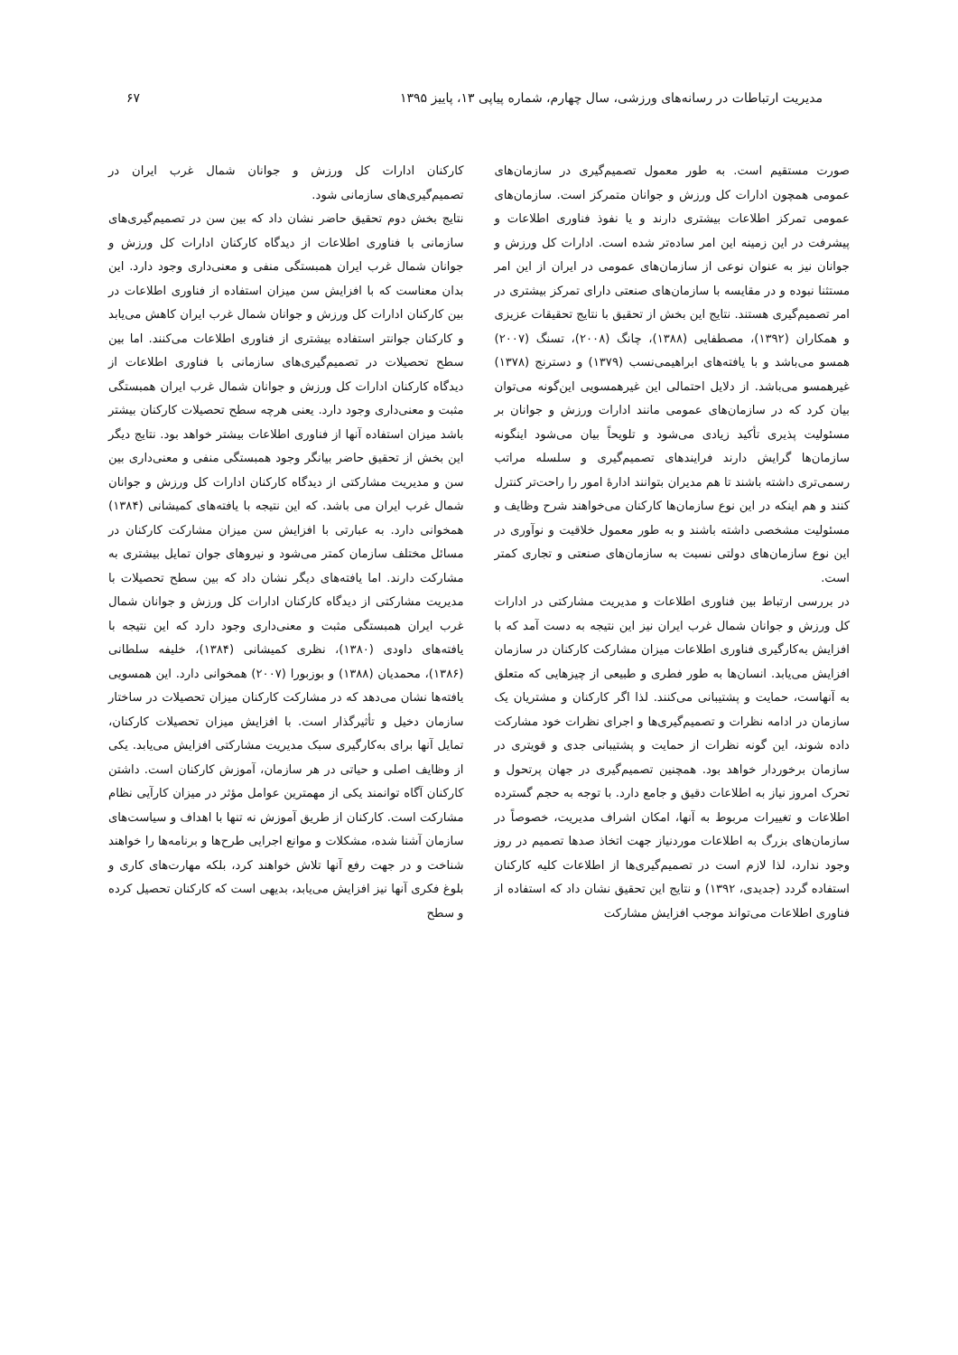مدیریت ارتباطات در رسانه‌های ورزشی، سال چهارم، شماره پیاپی ۱۳، پاییز ۱۳۹۵ ۶۷
صورت مستقیم است. به طور معمول تصمیم‌گیری در سازمان‌های عمومی همچون ادارات کل ورزش و جوانان متمرکز است. سازمان‌های عمومی تمرکز اطلاعات بیشتری دارند و یا نفوذ فناوری اطلاعات و پیشرفت در این زمینه این امر ساده‌تر شده است. ادارات کل ورزش و جوانان نیز به عنوان نوعی از سازمان‌های عمومی در ایران از این امر مستثنا نبوده و در مقایسه با سازمان‌های صنعتی دارای تمرکز بیشتری در امر تصمیم‌گیری هستند. نتایج این بخش از تحقیق با نتایج تحقیقات عزیزی و همکاران (۱۳۹۲)، مصطفایی (۱۳۸۸)، چانگ (۲۰۰۸)، تسنگ (۲۰۰۷) همسو می‌باشد و با یافته‌های ابراهیمی‌نسب (۱۳۷۹) و دسترنج (۱۳۷۸) غیرهمسو می‌باشد. از دلایل احتمالی این غیرهمسویی این‌گونه می‌توان بیان کرد که در سازمان‌های عمومی مانند ادارات ورزش و جوانان بر مسئولیت پذیری تأکید زیادی می‌شود و تلویحاً بیان می‌شود اینگونه سازمان‌ها گرایش دارند فرایندهای تصمیم‌گیری و سلسله مراتب رسمی‌تری داشته باشند تا هم مدیران بتوانند ادارهٔ امور را راحت‌تر کنترل کنند و هم اینکه در این نوع سازمان‌ها کارکنان می‌خواهند شرح وظایف و مسئولیت مشخصی داشته باشند و به طور معمول خلاقیت و نوآوری در این نوع سازمان‌های دولتی نسبت به سازمان‌های صنعتی و تجاری کمتر است.
در بررسی ارتباط بین فناوری اطلاعات و مدیریت مشارکتی در ادارات کل ورزش و جوانان شمال غرب ایران نیز این نتیجه به دست آمد که با افزایش به‌کارگیری فناوری اطلاعات میزان مشارکت کارکنان در سازمان افزایش می‌یابد. انسان‌ها به طور فطری و طبیعی از چیزهایی که متعلق به آنهاست، حمایت و پشتیبانی می‌کنند. لذا اگر کارکنان و مشتریان یک سازمان در ادامه نظرات و تصمیم‌گیری‌ها و اجرای نظرات خود مشارکت داده شوند، این گونه نظرات از حمایت و پشتیبانی جدی و قویتری در سازمان برخوردار خواهد بود. همچنین تصمیم‌گیری در جهان پرتحول و تحرک امروز نیاز به اطلاعات دقیق و جامع دارد. با توجه به حجم گسترده اطلاعات و تغییرات مربوط به آنها، امکان اشراف مدیریت، خصوصاً در سازمان‌های بزرگ به اطلاعات موردنیاز جهت اتخاذ صدها تصمیم در روز وجود ندارد، لذا لازم است در تصمیم‌گیری‌ها از اطلاعات کلیه کارکنان استفاده گردد (جدیدی، ۱۳۹۲) و نتایج این تحقیق نشان داد که استفاده از فناوری اطلاعات می‌تواند موجب افزایش مشارکت
کارکنان ادارات کل ورزش و جوانان شمال غرب ایران در تصمیم‌گیری‌های سازمانی شود.
نتایج بخش دوم تحقیق حاضر نشان داد که بین سن در تصمیم‌گیری‌های سازمانی با فناوری اطلاعات از دیدگاه کارکنان ادارات کل ورزش و جوانان شمال غرب ایران همبستگی منفی و معنی‌داری وجود دارد. این بدان معناست که با افزایش سن میزان استفاده از فناوری اطلاعات در بین کارکنان ادارات کل ورزش و جوانان شمال غرب ایران کاهش می‌یابد و کارکنان جوانتر استفاده بیشتری از فناوری اطلاعات می‌کنند. اما بین سطح تحصیلات در تصمیم‌گیری‌های سازمانی با فناوری اطلاعات از دیدگاه کارکنان ادارات کل ورزش و جوانان شمال غرب ایران همبستگی مثبت و معنی‌داری وجود دارد. یعنی هرچه سطح تحصیلات کارکنان بیشتر باشد میزان استفاده آنها از فناوری اطلاعات بیشتر خواهد بود. نتایج دیگر این بخش از تحقیق حاضر بیانگر وجود همبستگی منفی و معنی‌داری بین سن و مدیریت مشارکتی از دیدگاه کارکنان ادارات کل ورزش و جوانان شمال غرب ایران می باشد. که این نتیجه با یافته‌های کمیشانی (۱۳۸۴) همخوانی دارد. به عبارتی با افزایش سن میزان مشارکت کارکنان در مسائل مختلف سازمان کمتر می‌شود و نیروهای جوان تمایل بیشتری به مشارکت دارند. اما یافته‌های دیگر نشان داد که بین سطح تحصیلات با مدیریت مشارکتی از دیدگاه کارکنان ادارات کل ورزش و جوانان شمال غرب ایران همبستگی مثبت و معنی‌داری وجود دارد که این نتیجه با یافته‌های داودی (۱۳۸۰)، نظری کمیشانی (۱۳۸۴)، خلیفه سلطانی (۱۳۸۶)، محمدیان (۱۳۸۸) و بوزبورا (۲۰۰۷) همخوانی دارد. این همسویی یافته‌ها نشان می‌دهد که در مشارکت کارکنان میزان تحصیلات در ساختار سازمان دخیل و تأثیرگذار است. با افزایش میزان تحصیلات کارکنان، تمایل آنها برای به‌کارگیری سبک مدیریت مشارکتی افزایش می‌یابد. یکی از وظایف اصلی و حیاتی در هر سازمان، آموزش کارکنان است. داشتن کارکنان آگاه توانمند یکی از مهمترین عوامل مؤثر در میزان کارآیی نظام مشارکت است. کارکنان از طریق آموزش نه تنها با اهداف و سیاست‌های سازمان آشنا شده، مشکلات و موانع اجرایی طرح‌ها و برنامه‌ها را خواهند شناخت و در جهت رفع آنها تلاش خواهند کرد، بلکه مهارت‌های کاری و بلوغ فکری آنها نیز افزایش می‌یابد، بدیهی است که کارکنان تحصیل کرده و سطح